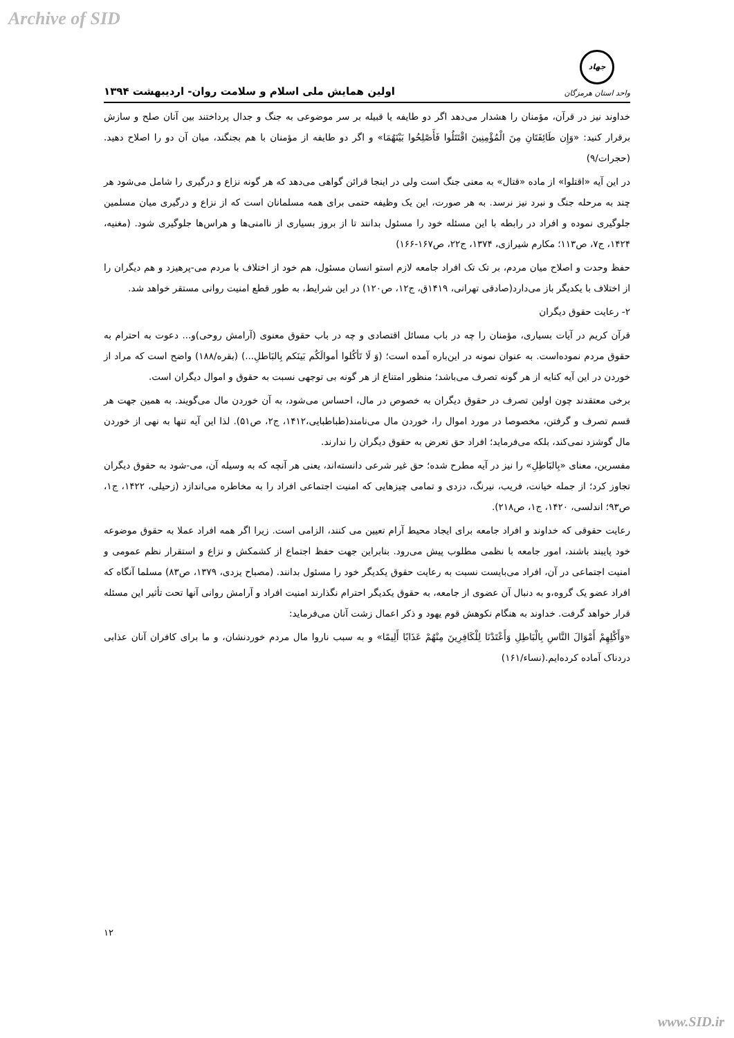Archive of SID
اولین همایش ملی اسلام و سلامت روان- اردیبهشت ۱۳۹۴
جهاد
واحد استان هرمزگان
خداوند نیز در قرآن، مؤمنان را هشدار می‌دهد اگر دو طایفه یا قبیله بر سر موضوعی به جنگ و جدال پرداختند بین آنان صلح و سازش برقرار کنید: «وَإِن طَائِفَتَانِ مِنَ الْمُؤْمِنِينَ اقْتَتَلُوا فَأَصْلِحُوا بَيْنَهُمَا» و اگر دو طایفه از مؤمنان با هم بجنگند، میان آن دو را اصلاح دهید.(حجرات/۹)
در این آیه «اقتلوا» از ماده «قتال» به معنی جنگ است ولی در اینجا قرائن گواهی می‌دهد که هر گونه نزاع و درگیری را شامل می‌شود هر چند به مرحله جنگ و نبرد نیز نرسد. به هر صورت، این یک وظیفه حتمی برای همه مسلمانان است که از نزاع و درگیری میان مسلمین جلوگیری نموده و افراد در رابطه با این مسئله خود را مسئول بدانند تا از بروز بسیاری از ناامنی‌ها و هراس‌ها جلوگیری شود. (مغنیه، ۱۴۲۴، ج۷، ص۱۱۳؛ مکارم شیرازی، ۱۳۷۴، ج۲۲، ص۱۶۷-۱۶۶)
حفظ وحدت و اصلاح میان مردم، بر تک تک افراد جامعه لازم استو انسان مسئول، هم خود از اختلاف با مردم می-پرهیزد و هم دیگران را از اختلاف با یکدیگر باز می‌دارد(صادقی تهرانی، ۱۴۱۹ق، ج۱۲، ص۱۲۰) در این شرایط، به طور قطع امنیت روانی مستقر خواهد شد.
۲- رعایت حقوق دیگران
قرآن کریم در آیات بسیاری، مؤمنان را چه در باب مسائل اقتصادی و چه در باب حقوق معنوی (آرامش روحی)و... دعوت به احترام به حقوق مردم نموده‌است. به عنوان نمونه در این‌باره آمده است؛ (وَ لَا تَأكُلوا أموالَكُم بَينَكم بِالبَاطلِ...) (بقره/۱۸۸) واضح است که مراد از خوردن در این آیه کنایه از هر گونه تصرف می‌باشد؛ منظور امتناع از هر گونه بی توجهی نسبت به حقوق و اموال دیگران است.
برخی معتقدند چون اولین تصرف در حقوق دیگران به خصوص در مال، احساس می‌شود، به آن خوردن مال می‌گویند. به همین جهت هر قسم تصرف و گرفتن، مخصوصا در مورد اموال را، خوردن مال می‌نامند(طباطبایی،۱۴۱۲، ج۲، ص۵۱). لذا این آیه تنها به نهی از خوردن مال گوشزد نمی‌کند، بلکه می‌فرماید؛ افراد حق تعرض به حقوق دیگران را ندارند.
مفسرین، معنای «بِالبَاطِلِ» را نیز در آیه مطرح شده؛ حق غیر شرعی دانسته‌اند، یعنی هر آنچه که به وسیله آن، می-شود به حقوق دیگران تجاوز کرد؛ از جمله خیانت، فریب، نیرنگ، دزدی و تمامی چیزهایی که امنیت اجتماعی افراد را به مخاطره می‌اندازد (زحیلی، ۱۴۲۲، ج۱، ص۹۳؛ اندلسی، ۱۴۲۰، ج۱، ص۲۱۸).
رعایت حقوقی که خداوند و افراد جامعه برای ایجاد محیط آرام تعیین می کنند، الزامی است. زیرا اگر همه افراد عملا به حقوق موضوعه خود پایبند باشند، امور جامعه با نظمی مطلوب پیش می‌رود. بنابراین جهت حفظ اجتماع از کشمکش و نزاع و استقرار نظم عمومی و امنیت اجتماعی در آن، افراد می‌بایست نسبت به رعایت حقوق یکدیگر خود را مسئول بدانند. (مصباح یزدی، ۱۳۷۹، ص۸۳) مسلما آنگاه که افراد عضو یک گروه،و به دنبال آن عضوی از جامعه، به حقوق یکدیگر احترام نگذارند امنیت افراد و آرامش روانی آنها تحت تأثیر این مسئله قرار خواهد گرفت. خداوند به هنگام نکوهش قوم یهود و ذکر اعمال زشت آنان می‌فرماید:
«وَأَكْلِهِمْ أَمْوَالَ النَّاسِ بِالْبَاطِلِ وَأَعْتَدْنَا لِلْكَافِرِينَ مِنْهُمْ عَذَابًا أَلِيمًا» و به سبب ناروا مال مردم خوردنشان، و ما برای کافران آنان عذابی دردناک آماده کرده‌ایم.(نساء/۱۶۱)
۱۲
www.SID.ir